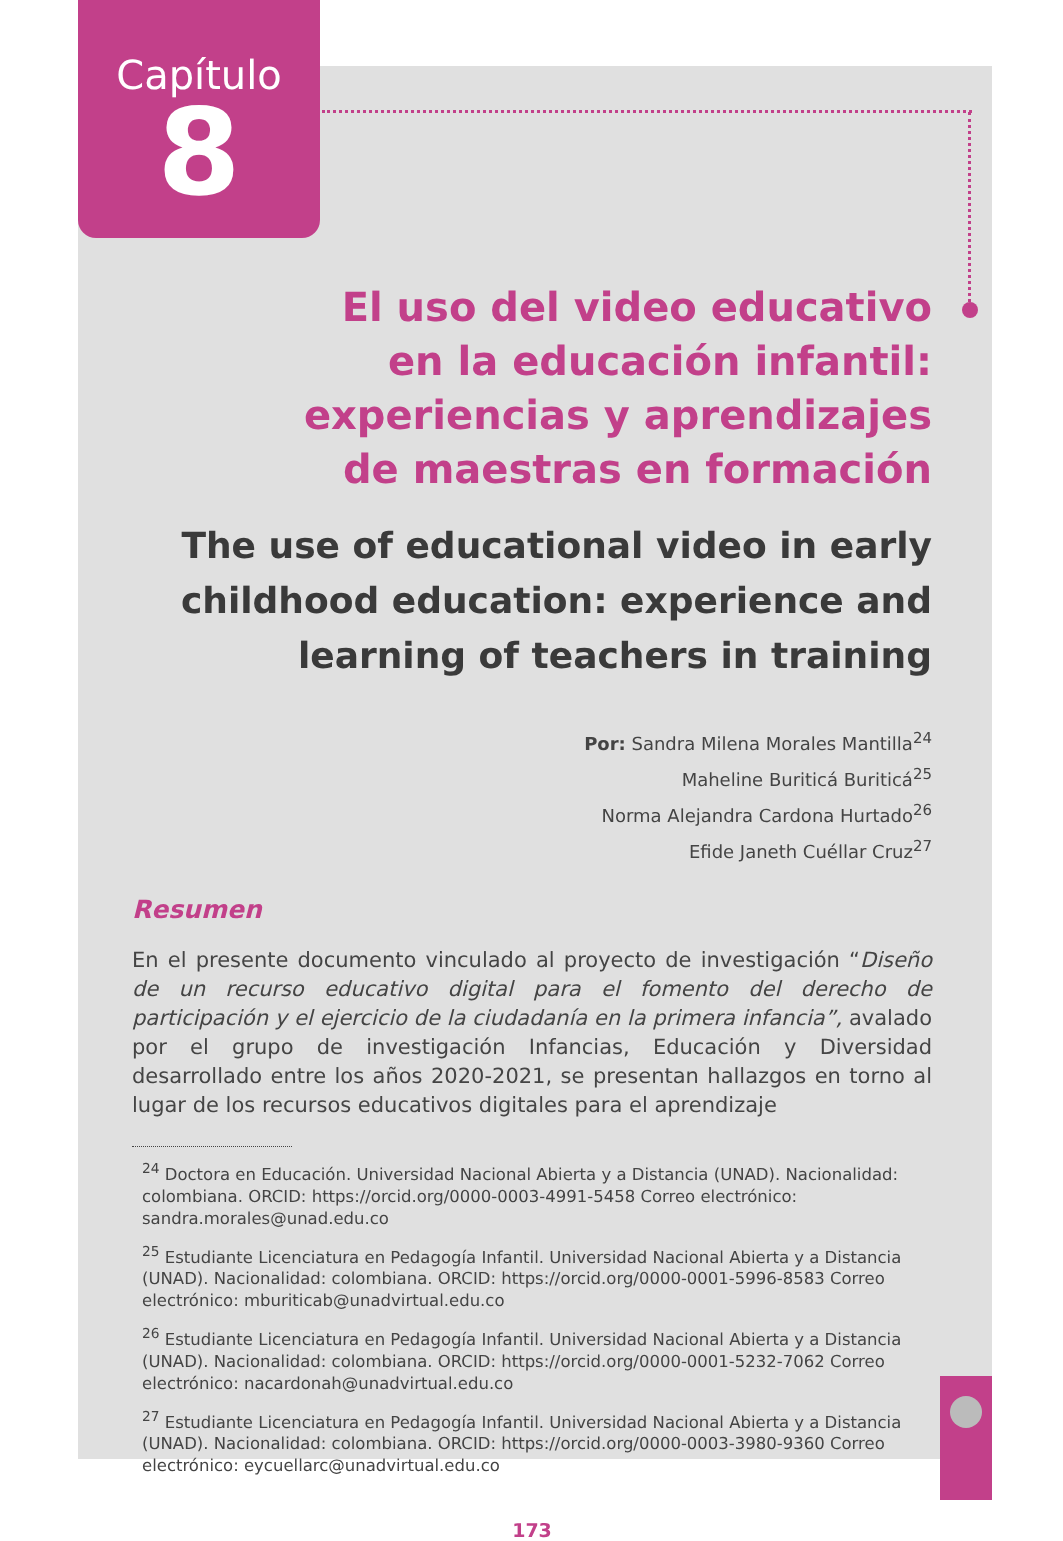Capítulo
8
El uso del video educativo
en la educación infantil:
experiencias y aprendizajes
de maestras en formación
The use of educational video in early
childhood education: experience and
learning of teachers in training
Por: Sandra Milena Morales Mantilla<sup>24</sup>
Maheline Buriticá Buriticá<sup>25</sup>
Norma Alejandra Cardona Hurtado<sup>26</sup>
Efide Janeth Cuéllar Cruz<sup>27</sup>
Resumen
En el presente documento vinculado al proyecto de investigación “Diseño de un recurso educativo digital para el fomento del derecho de participación y el ejercicio de la ciudadanía en la primera infancia”, avalado por el grupo de investigación Infancias, Educación y Diversidad desarrollado entre los años 2020-2021, se presentan hallazgos en torno al lugar de los recursos educativos digitales para el aprendizaje
<sup>24</sup> Doctora en Educación. Universidad Nacional Abierta y a Distancia (UNAD). Nacionalidad: colombiana. ORCID: https://orcid.org/0000-0003-4991-5458 Correo electrónico: sandra.morales@unad.edu.co
<sup>25</sup> Estudiante Licenciatura en Pedagogía Infantil. Universidad Nacional Abierta y a Distancia (UNAD). Nacionalidad: colombiana. ORCID: https://orcid.org/0000-0001-5996-8583 Correo electrónico: mburiticab@unadvirtual.edu.co
<sup>26</sup> Estudiante Licenciatura en Pedagogía Infantil. Universidad Nacional Abierta y a Distancia (UNAD). Nacionalidad: colombiana. ORCID: https://orcid.org/0000-0001-5232-7062 Correo electrónico: nacardonah@unadvirtual.edu.co
<sup>27</sup> Estudiante Licenciatura en Pedagogía Infantil. Universidad Nacional Abierta y a Distancia (UNAD). Nacionalidad: colombiana. ORCID: https://orcid.org/0000-0003-3980-9360 Correo electrónico: eycuellarc@unadvirtual.edu.co
173